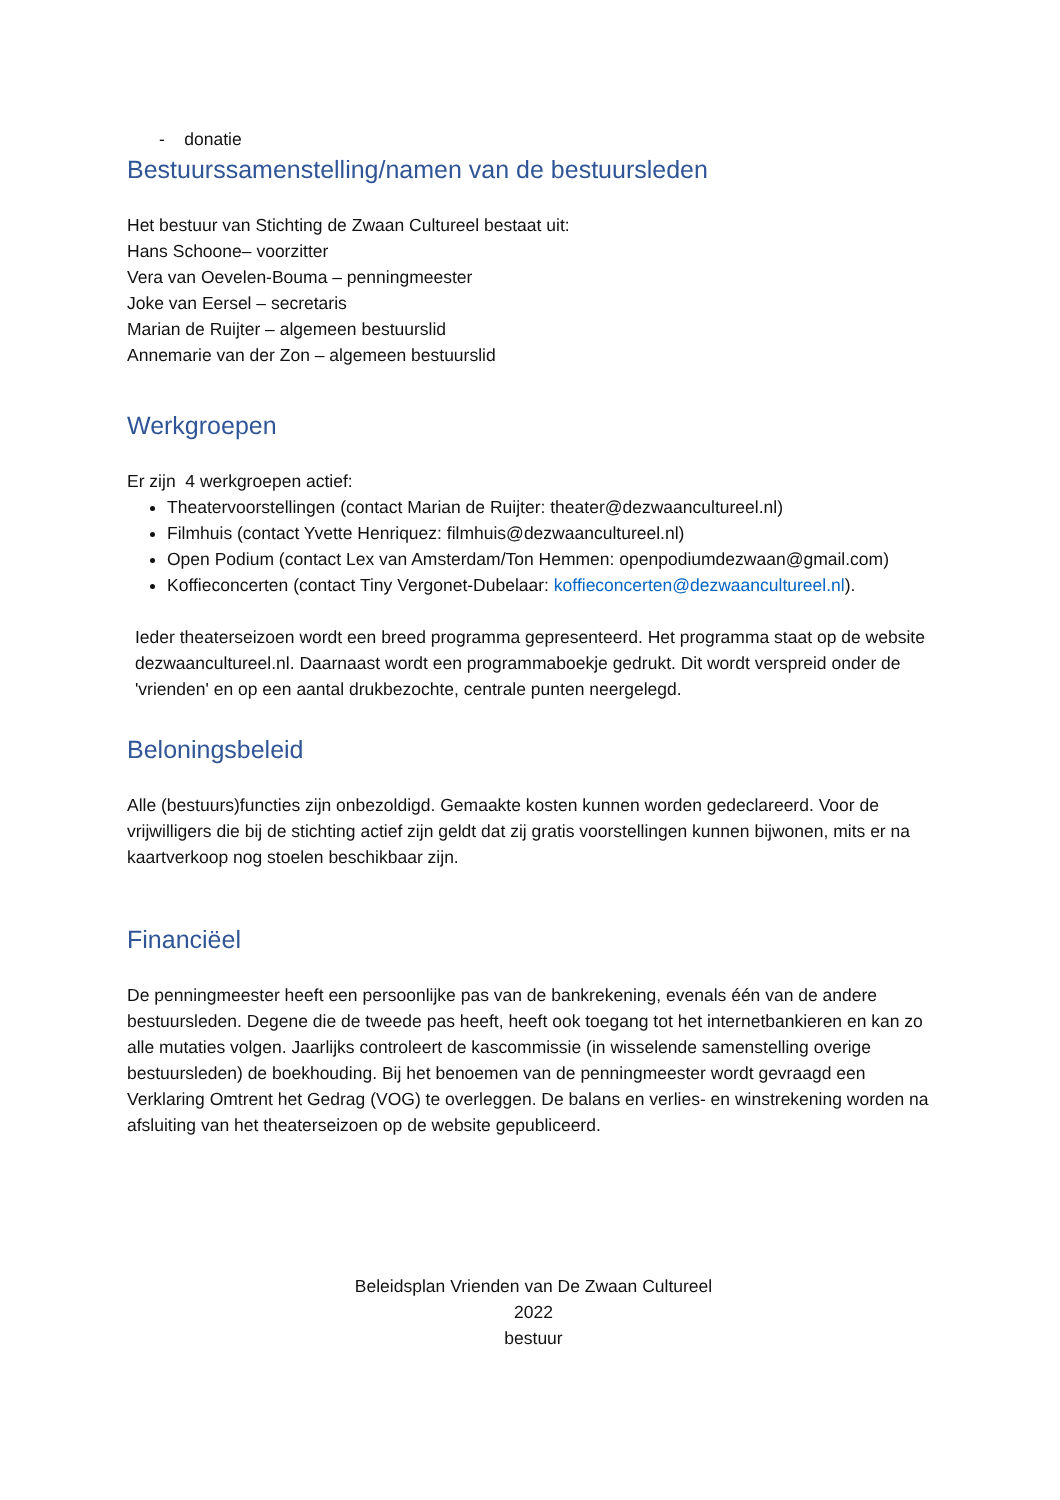- donatie
Bestuurssamenstelling/namen van de bestuursleden
Het bestuur van Stichting de Zwaan Cultureel bestaat uit:
Hans Schoone– voorzitter
Vera van Oevelen-Bouma – penningmeester
Joke van Eersel – secretaris
Marian de Ruijter – algemeen bestuurslid
Annemarie van der Zon – algemeen bestuurslid
Werkgroepen
Er zijn 4 werkgroepen actief:
Theatervoorstellingen (contact Marian de Ruijter: theater@dezwaancultureel.nl)
Filmhuis (contact Yvette Henriquez: filmhuis@dezwaancultureel.nl)
Open Podium (contact Lex van Amsterdam/Ton Hemmen: openpodiumdezwaan@gmail.com)
Koffieconcerten (contact Tiny Vergonet-Dubelaar: koffieconcerten@dezwaancultureel.nl).
Ieder theaterseizoen wordt een breed programma gepresenteerd. Het programma staat op de website dezwaancultureel.nl. Daarnaast wordt een programmaboekje gedrukt. Dit wordt verspreid onder de 'vrienden' en op een aantal drukbezochte, centrale punten neergelegd.
Beloningsbeleid
Alle (bestuurs)functies zijn onbezoldigd. Gemaakte kosten kunnen worden gedeclareerd. Voor de vrijwilligers die bij de stichting actief zijn geldt dat zij gratis voorstellingen kunnen bijwonen, mits er na kaartverkoop nog stoelen beschikbaar zijn.
Financiëel
De penningmeester heeft een persoonlijke pas van de bankrekening, evenals één van de andere bestuursleden. Degene die de tweede pas heeft, heeft ook toegang tot het internetbankieren en kan zo alle mutaties volgen. Jaarlijks controleert de kascommissie (in wisselende samenstelling overige bestuursleden) de boekhouding. Bij het benoemen van de penningmeester wordt gevraagd een Verklaring Omtrent het Gedrag (VOG) te overleggen. De balans en verlies- en winstrekening worden na afsluiting van het theaterseizoen op de website gepubliceerd.
Beleidsplan Vrienden van De Zwaan Cultureel
2022
bestuur